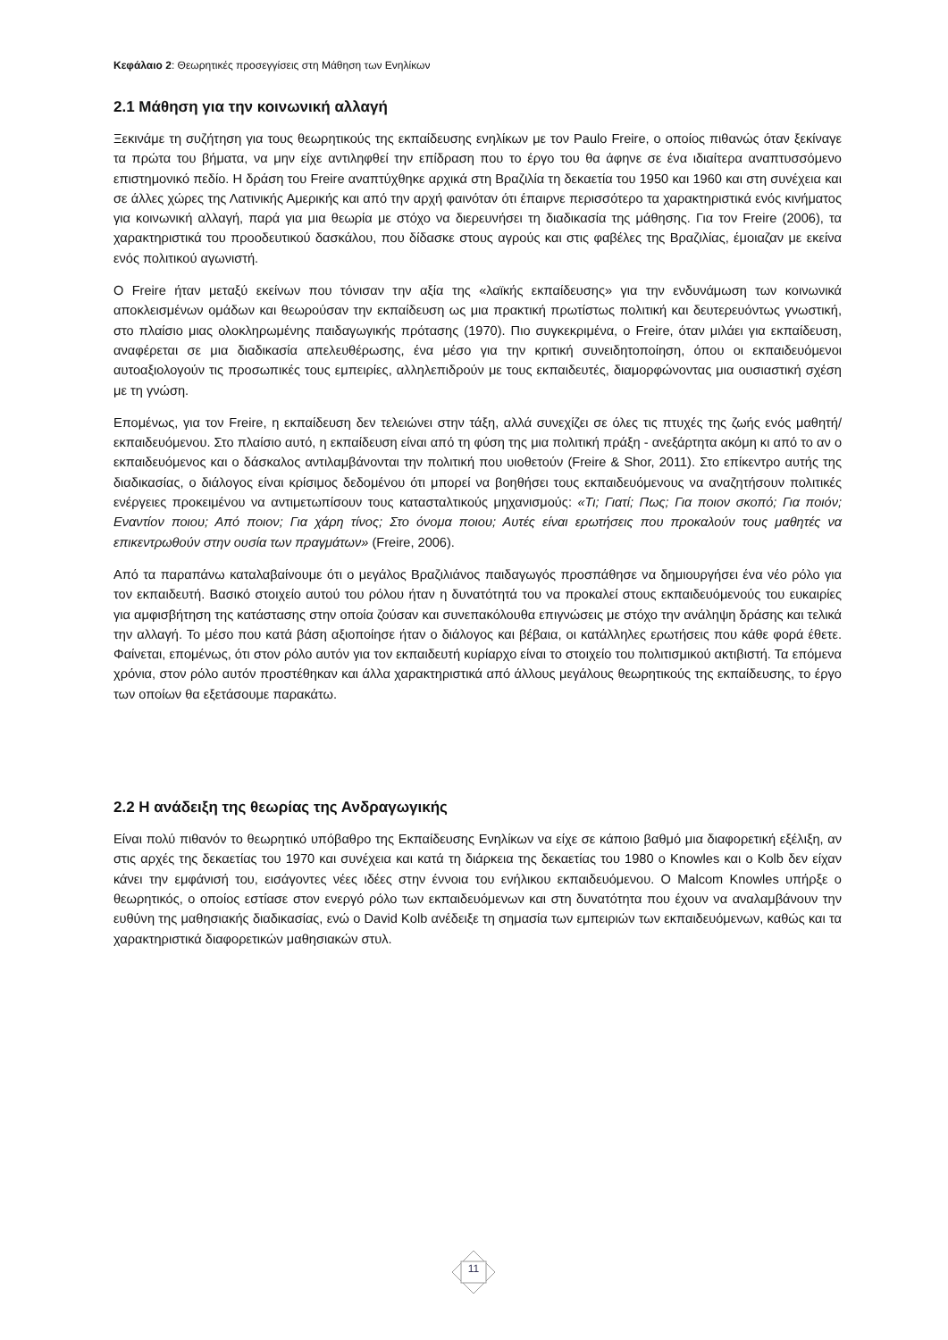Κεφάλαιο 2: Θεωρητικές προσεγγίσεις στη Μάθηση των Ενηλίκων
2.1 Μάθηση για την κοινωνική αλλαγή
Ξεκινάμε τη συζήτηση για τους θεωρητικούς της εκπαίδευσης ενηλίκων με τον Paulo Freire, ο οποίος πιθανώς όταν ξεκίναγε τα πρώτα του βήματα, να μην είχε αντιληφθεί την επίδραση που το έργο του θα άφηνε σε ένα ιδιαίτερα αναπτυσσόμενο επιστημονικό πεδίο. Η δράση του Freire αναπτύχθηκε αρχικά στη Βραζιλία τη δεκαετία του 1950 και 1960 και στη συνέχεια και σε άλλες χώρες της Λατινικής Αμερικής και από την αρχή φαινόταν ότι έπαιρνε περισσότερο τα χαρακτηριστικά ενός κινήματος για κοινωνική αλλαγή, παρά για μια θεωρία με στόχο να διερευνήσει τη διαδικασία της μάθησης. Για τον Freire (2006), τα χαρακτηριστικά του προοδευτικού δασκάλου, που δίδασκε στους αγρούς και στις φαβέλες της Βραζιλίας, έμοιαζαν με εκείνα ενός πολιτικού αγωνιστή.
Ο Freire ήταν μεταξύ εκείνων που τόνισαν την αξία της «λαϊκής εκπαίδευσης» για την ενδυνάμωση των κοινωνικά αποκλεισμένων ομάδων και θεωρούσαν την εκπαίδευση ως μια πρακτική πρωτίστως πολιτική και δευτερευόντως γνωστική, στο πλαίσιο μιας ολοκληρωμένης παιδαγωγικής πρότασης (1970). Πιο συγκεκριμένα, ο Freire, όταν μιλάει για εκπαίδευση, αναφέρεται σε μια διαδικασία απελευθέρωσης, ένα μέσο για την κριτική συνειδητοποίηση, όπου οι εκπαιδευόμενοι αυτοαξιολογούν τις προσωπικές τους εμπειρίες, αλληλεπιδρούν με τους εκπαιδευτές, διαμορφώνοντας μια ουσιαστική σχέση με τη γνώση.
Επομένως, για τον Freire, η εκπαίδευση δεν τελειώνει στην τάξη, αλλά συνεχίζει σε όλες τις πτυχές της ζωής ενός μαθητή/εκπαιδευόμενου. Στο πλαίσιο αυτό, η εκπαίδευση είναι από τη φύση της μια πολιτική πράξη - ανεξάρτητα ακόμη κι από το αν ο εκπαιδευόμενος και ο δάσκαλος αντιλαμβάνονται την πολιτική που υιοθετούν (Freire & Shor, 2011). Στο επίκεντρο αυτής της διαδικασίας, ο διάλογος είναι κρίσιμος δεδομένου ότι μπορεί να βοηθήσει τους εκπαιδευόμενους να αναζητήσουν πολιτικές ενέργειες προκειμένου να αντιμετωπίσουν τους κατασταλτικούς μηχανισμούς: «Τι; Γιατί; Πως; Για ποιον σκοπό; Για ποιόν; Εναντίον ποιου; Από ποιον; Για χάρη τίνος; Στο όνομα ποιου; Αυτές είναι ερωτήσεις που προκαλούν τους μαθητές να επικεντρωθούν στην ουσία των πραγμάτων» (Freire, 2006).
Από τα παραπάνω καταλαβαίνουμε ότι ο μεγάλος Βραζιλιάνος παιδαγωγός προσπάθησε να δημιουργήσει ένα νέο ρόλο για τον εκπαιδευτή. Βασικό στοιχείο αυτού του ρόλου ήταν η δυνατότητά του να προκαλεί στους εκπαιδευόμενούς του ευκαιρίες για αμφισβήτηση της κατάστασης στην οποία ζούσαν και συνεπακόλουθα επιγνώσεις με στόχο την ανάληψη δράσης και τελικά την αλλαγή. Το μέσο που κατά βάση αξιοποίησε ήταν ο διάλογος και βέβαια, οι κατάλληλες ερωτήσεις που κάθε φορά έθετε. Φαίνεται, επομένως, ότι στον ρόλο αυτόν για τον εκπαιδευτή κυρίαρχο είναι το στοιχείο του πολιτισμικού ακτιβιστή. Τα επόμενα χρόνια, στον ρόλο αυτόν προστέθηκαν και άλλα χαρακτηριστικά από άλλους μεγάλους θεωρητικούς της εκπαίδευσης, το έργο των οποίων θα εξετάσουμε παρακάτω.
2.2 Η ανάδειξη της θεωρίας της Ανδραγωγικής
Είναι πολύ πιθανόν το θεωρητικό υπόβαθρο της Εκπαίδευσης Ενηλίκων να είχε σε κάποιο βαθμό μια διαφορετική εξέλιξη, αν στις αρχές της δεκαετίας του 1970 και συνέχεια και κατά τη διάρκεια της δεκαετίας του 1980 ο Knowles και ο Kolb δεν είχαν κάνει την εμφάνισή του, εισάγοντες νέες ιδέες στην έννοια του ενήλικου εκπαιδευόμενου. Ο Malcom Knowles υπήρξε ο θεωρητικός, ο οποίος εστίασε στον ενεργό ρόλο των εκπαιδευόμενων και στη δυνατότητα που έχουν να αναλαμβάνουν την ευθύνη της μαθησιακής διαδικασίας, ενώ ο David Kolb ανέδειξε τη σημασία των εμπειριών των εκπαιδευόμενων, καθώς και τα χαρακτηριστικά διαφορετικών μαθησιακών στυλ.
11